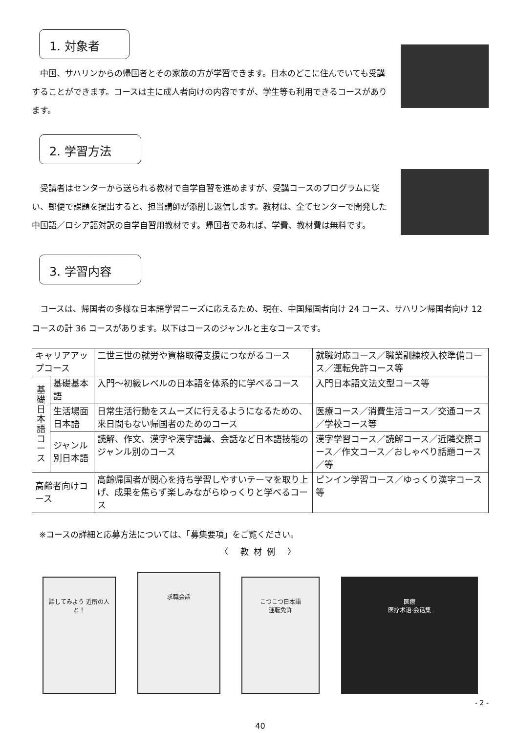1. 対象者
中国、サハリンからの帰国者とその家族の方が学習できます。日本のどこに住んでいても受講することができます。コースは主に成人者向けの内容ですが、学生等も利用できるコースがあります。
2. 学習方法
受講者はセンターから送られる教材で自学自習を進めますが、受講コースのプログラムに従い、郵便で課題を提出すると、担当講師が添削し返信します。教材は、全てセンターで開発した中国語／ロシア語対訳の自学自習用教材です。帰国者であれば、学費、教材費は無料です。
3. 学習内容
コースは、帰国者の多様な日本語学習ニーズに応えるため、現在、中国帰国者向け 24 コース、サハリン帰国者向け 12 コースの計 36 コースがあります。以下はコースのジャンルと主なコースです。
| キャリアアップコース | | 二世三世の就労や資格取得支援につながるコース | 就職対応コース／職業訓練校入校準備コース／運転免許コース等 |
| 基 礎 日 本 語 コ ー ス | 基礎基本語 | 入門～初級レベルの日本語を体系的に学べるコース | 入門日本語文法文型コース等 |
| | 生活場面日本語 | 日常生活行動をスムーズに行えるようになるための、来日間もない帰国者のためのコース | 医療コース／消費生活コース／交通コース／学校コース等 |
| | ジャンル別日本語 | 読解、作文、漢字や漢字語彙、会話など日本語技能のジャンル別のコース | 漢字学習コース／読解コース／近隣交際コース／作文コース／おしゃべり話題コース／等 |
| 高齢者向けコース | | 高齢帰国者が関心を持ち学習しやすいテーマを取り上げ、成果を焦らず楽しみながらゆっくりと学べるコース | ピンイン学習コース／ゆっくり漢字コース等 |
※コースの詳細と応募方法については、「募集要項」をご覧ください。
〈 教材例 〉
話してみよう 近所の人と！
求職会話
こつこつ日本語
運転免許
医療
医疗术语·会话集
- 2 -
40